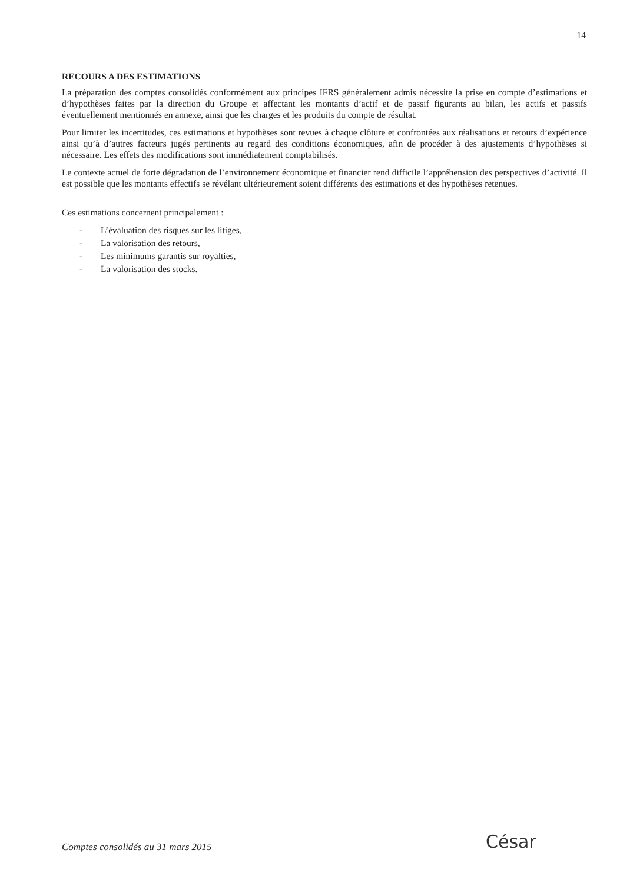14
RECOURS A DES ESTIMATIONS
La préparation des comptes consolidés conformément aux principes IFRS généralement admis nécessite la prise en compte d’estimations et d’hypothèses faites par la direction du Groupe et affectant les montants d’actif et de passif figurants au bilan, les actifs et passifs éventuellement mentionnés en annexe, ainsi que les charges et les produits du compte de résultat.
Pour limiter les incertitudes, ces estimations et hypothèses sont revues à chaque clôture et confrontées aux réalisations et retours d’expérience ainsi qu’à d’autres facteurs jugés pertinents au regard des conditions économiques, afin de procéder à des ajustements d’hypothèses si nécessaire. Les effets des modifications sont immédiatement comptabilisés.
Le contexte actuel de forte dégradation de l’environnement économique et financier rend difficile l’appréhension des perspectives d’activité. Il est possible que les montants effectifs se révélant ultérieurement soient différents des estimations et des hypothèses retenues.
Ces estimations concernent principalement :
- L’évaluation des risques sur les litiges,
- La valorisation des retours,
- Les minimums garantis sur royalties,
- La valorisation des stocks.
Comptes consolidés au 31 mars 2015
César